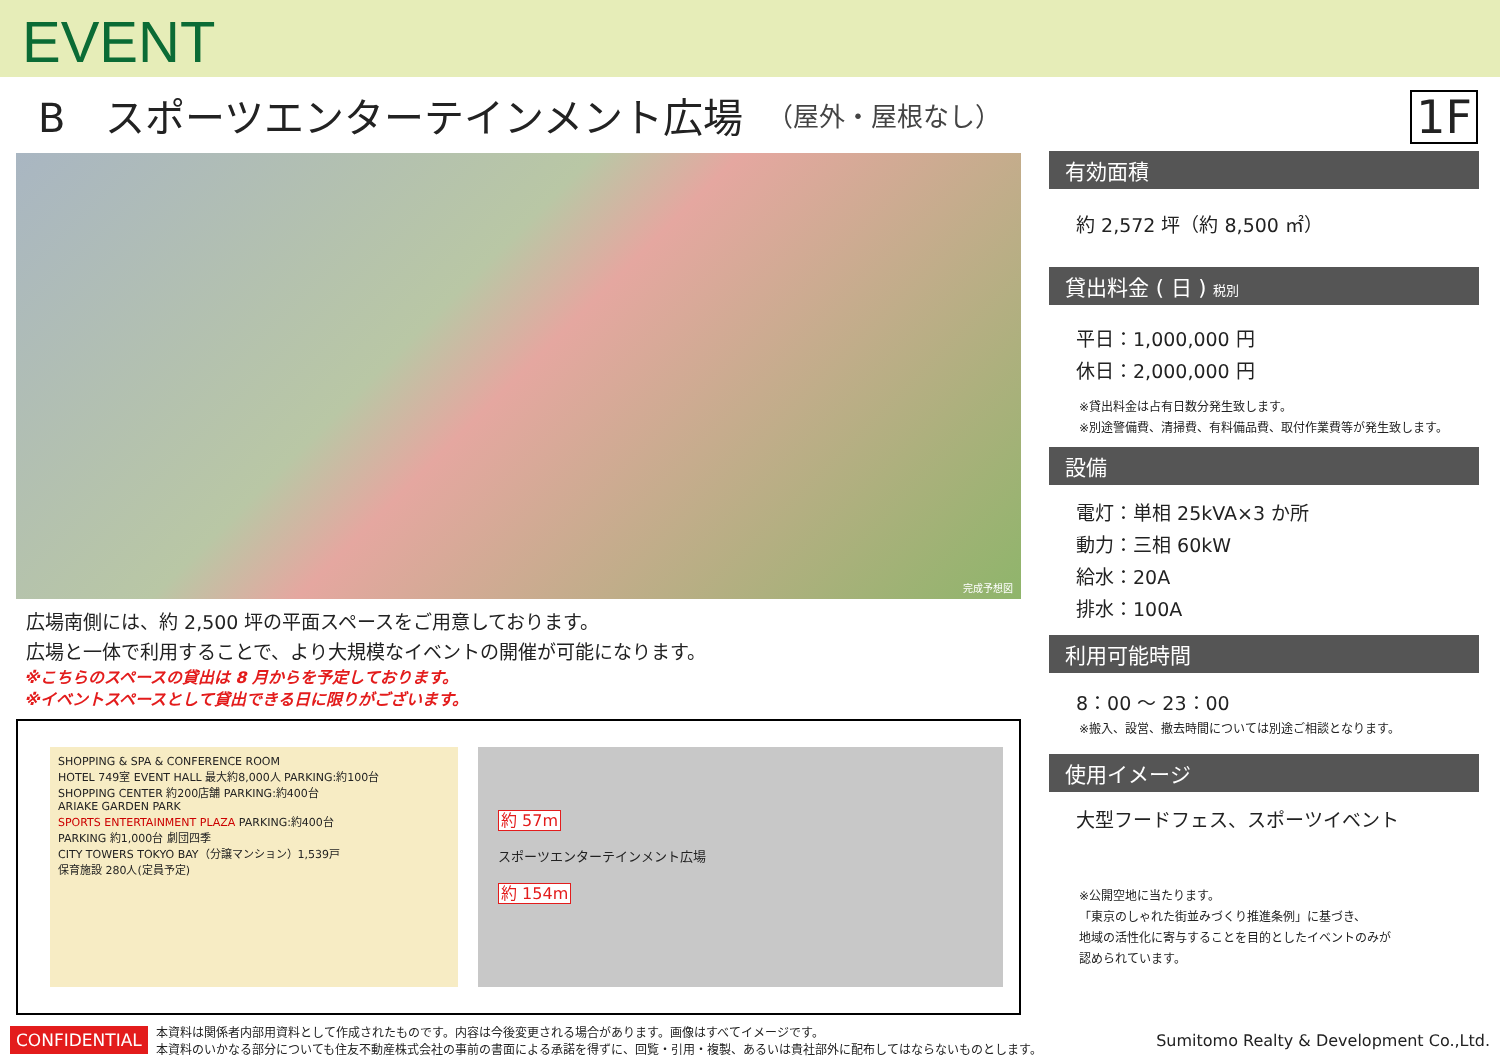EVENT
B　スポーツエンターテインメント広場 （屋外・屋根なし）
1F
完成予想図
広場南側には、約 2,500 坪の平面スペースをご用意しております。
広場と一体で利用することで、より大規模なイベントの開催が可能になります。
※こちらのスペースの貸出は 8 月からを予定しております。
※イベントスペースとして貸出できる日に限りがございます。
SHOPPING & SPA & CONFERENCE ROOM
HOTEL 749室 EVENT HALL 最大約8,000人 PARKING:約100台
SHOPPING CENTER 約200店舗 PARKING:約400台
ARIAKE GARDEN PARK
SPORTS ENTERTAINMENT PLAZA PARKING:約400台
PARKING 約1,000台 劇団四季
CITY TOWERS TOKYO BAY（分譲マンション）1,539戸
保育施設 280人(定員予定)
約 57m
スポーツエンターテインメント広場
約 154m
有効面積
約 2,572 坪（約 8,500 ㎡）
貸出料金 ( 日 ) 税別
平日：1,000,000 円
休日：2,000,000 円
※貸出料金は占有日数分発生致します。
※別途警備費、清掃費、有料備品費、取付作業費等が発生致します。
設備
電灯：単相 25kVA×3 か所
動力：三相 60kW
給水：20A
排水：100A
利用可能時間
8：00 ～ 23：00
※搬入、設営、撤去時間については別途ご相談となります。
使用イメージ
大型フードフェス、スポーツイベント
※公開空地に当たります。
「東京のしゃれた街並みづくり推進条例」に基づき、
地域の活性化に寄与することを目的としたイベントのみが
認められています。
CONFIDENTIAL 本資料は関係者内部用資料として作成されたものです。内容は今後変更される場合があります。画像はすべてイメージです。
本資料のいかなる部分についても住友不動産株式会社の事前の書面による承諾を得ずに、回覧・引用・複製、あるいは貴社部外に配布してはならないものとします。 Sumitomo Realty & Development Co.,Ltd.